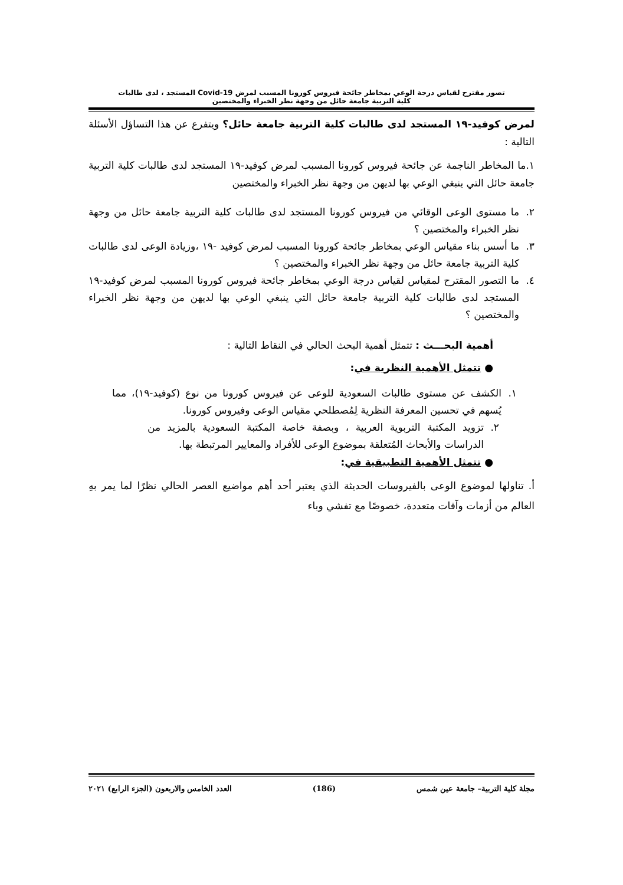تصور مقترح لقياس درجة الوعي بمخاطر جائحة فيروس كورونا المسبب لمرض Covid-19 المستجد ، لدى طالبات
كلية التربية جامعة حائل من وجهة نظر الخبراء والمختصين
لمرض كوفيد-١٩ المستجد لدى طالبات كلية التربية جامعة حائل؟ ويتفرع عن هذا التساؤل الأسئلة التالية :
١.ما المخاطر الناجمة عن جائحة فيروس كورونا المسبب لمرض كوفيد-١٩ المستجد لدى طالبات كلية التربية جامعة حائل التي ينبغي الوعي بها لديهن من وجهة نظر الخبراء والمختصين
٢. ما مستوى الوعى الوقائي من فيروس كورونا المستجد لدى طالبات كلية التربية جامعة حائل من وجهة نظر الخبراء والمختصين ؟
٣. ما أسس بناء مقياس الوعي بمخاطر جائحة كورونا المسبب لمرض كوفيد -١٩ ،وزيادة الوعى لدى طالبات كلية التربية جامعة حائل من وجهة نظر الخبراء والمختصين ؟
٤. ما التصور المقترح لمقياس لقياس درجة الوعي بمخاطر جائحة فيروس كورونا المسبب لمرض كوفيد-١٩ المستجد لدى طالبات كلية التربية جامعة حائل التي ينبغي الوعي بها لديهن من وجهة نظر الخبراء والمختصين ؟
أهمية البحـــث : تتمثل أهمية البحث الحالي في النقاط التالية :
● تتمثل الأهمية النظرية في:
١. الكشف عن مستوى طالبات السعودية للوعى عن فيروس كورونا من نوع (كوفيد-١٩)، مما يُسهم في تحسين المعرفة النظرية لِمُصطلحي مقياس الوعى وفيروس كورونا.
٢. تزويد المكتبة التربوية العربية ، وبصفة خاصة المكتبة السعودية بالمزيد من الدراسات والأبحاث المُتعلقة بموضوع الوعى للأفراد والمعايير المرتبطة بها.
● تتمثل الأهمية التطبيقية في:
أ. تناولها لموضوع الوعى بالفيروسات الحديثة الذي يعتبر أحد أهم مواضيع العصر الحالي نظرًا لما يمر بهِ العالم من أزمات وآفات متعددة، خصوصًا مع تفشي وباء
مجلة كلية التربية– جامعة عين شمس (186) العدد الخامس والاربعون (الجزء الرابع) ٢٠٢١